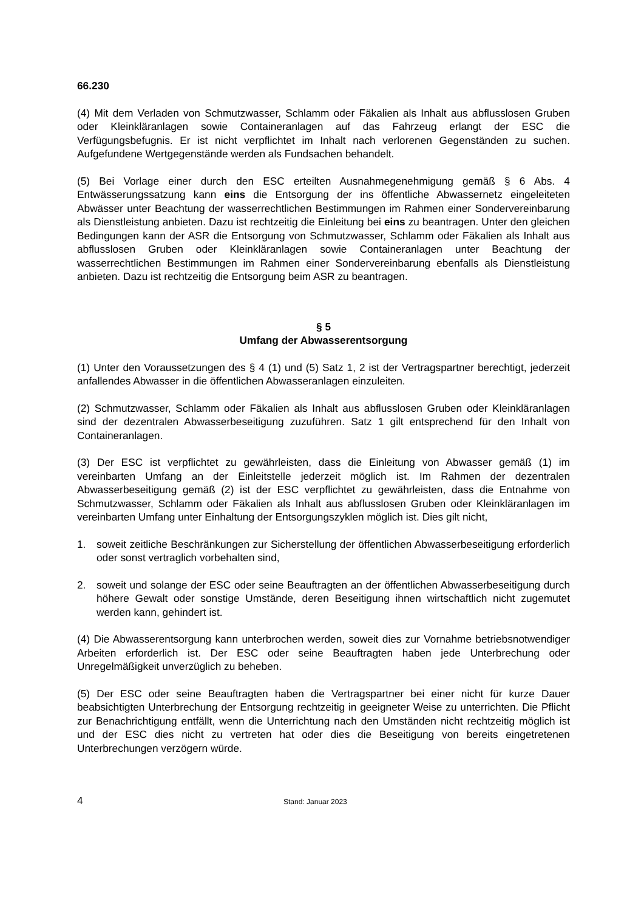66.230
(4) Mit dem Verladen von Schmutzwasser, Schlamm oder Fäkalien als Inhalt aus abflusslosen Gruben oder Kleinkläranlagen sowie Containeranlagen auf das Fahrzeug erlangt der ESC die Verfügungsbefugnis. Er ist nicht verpflichtet im Inhalt nach verlorenen Gegenständen zu suchen. Aufgefundene Wertgegenstände werden als Fundsachen behandelt.
(5) Bei Vorlage einer durch den ESC erteilten Ausnahmegenehmigung gemäß § 6 Abs. 4 Entwässerungssatzung kann eins die Entsorgung der ins öffentliche Abwassernetz eingeleiteten Abwässer unter Beachtung der wasserrechtlichen Bestimmungen im Rahmen einer Sondervereinbarung als Dienstleistung anbieten. Dazu ist rechtzeitig die Einleitung bei eins zu beantragen. Unter den gleichen Bedingungen kann der ASR die Entsorgung von Schmutzwasser, Schlamm oder Fäkalien als Inhalt aus abflusslosen Gruben oder Kleinkläranlagen sowie Containeranlagen unter Beachtung der wasserrechtlichen Bestimmungen im Rahmen einer Sondervereinbarung ebenfalls als Dienstleistung anbieten. Dazu ist rechtzeitig die Entsorgung beim ASR zu beantragen.
§ 5
Umfang der Abwasserentsorgung
(1) Unter den Voraussetzungen des § 4 (1) und (5) Satz 1, 2 ist der Vertragspartner berechtigt, jederzeit anfallendes Abwasser in die öffentlichen Abwasseranlagen einzuleiten.
(2) Schmutzwasser, Schlamm oder Fäkalien als Inhalt aus abflusslosen Gruben oder Kleinkläranlagen sind der dezentralen Abwasserbeseitigung zuzuführen. Satz 1 gilt entsprechend für den Inhalt von Containeranlagen.
(3) Der ESC ist verpflichtet zu gewährleisten, dass die Einleitung von Abwasser gemäß (1) im vereinbarten Umfang an der Einleitstelle jederzeit möglich ist. Im Rahmen der dezentralen Abwasserbeseitigung gemäß (2) ist der ESC verpflichtet zu gewährleisten, dass die Entnahme von Schmutzwasser, Schlamm oder Fäkalien als Inhalt aus abflusslosen Gruben oder Kleinkläranlagen im vereinbarten Umfang unter Einhaltung der Entsorgungszyklen möglich ist. Dies gilt nicht,
1. soweit zeitliche Beschränkungen zur Sicherstellung der öffentlichen Abwasserbeseitigung erforderlich oder sonst vertraglich vorbehalten sind,
2. soweit und solange der ESC oder seine Beauftragten an der öffentlichen Abwasserbeseitigung durch höhere Gewalt oder sonstige Umstände, deren Beseitigung ihnen wirtschaftlich nicht zugemutet werden kann, gehindert ist.
(4) Die Abwasserentsorgung kann unterbrochen werden, soweit dies zur Vornahme betriebsnotwendiger Arbeiten erforderlich ist. Der ESC oder seine Beauftragten haben jede Unterbrechung oder Unregelmäßigkeit unverzüglich zu beheben.
(5) Der ESC oder seine Beauftragten haben die Vertragspartner bei einer nicht für kurze Dauer beabsichtigten Unterbrechung der Entsorgung rechtzeitig in geeigneter Weise zu unterrichten. Die Pflicht zur Benachrichtigung entfällt, wenn die Unterrichtung nach den Umständen nicht rechtzeitig möglich ist und der ESC dies nicht zu vertreten hat oder dies die Beseitigung von bereits eingetretenen Unterbrechungen verzögern würde.
4 Stand: Januar 2023